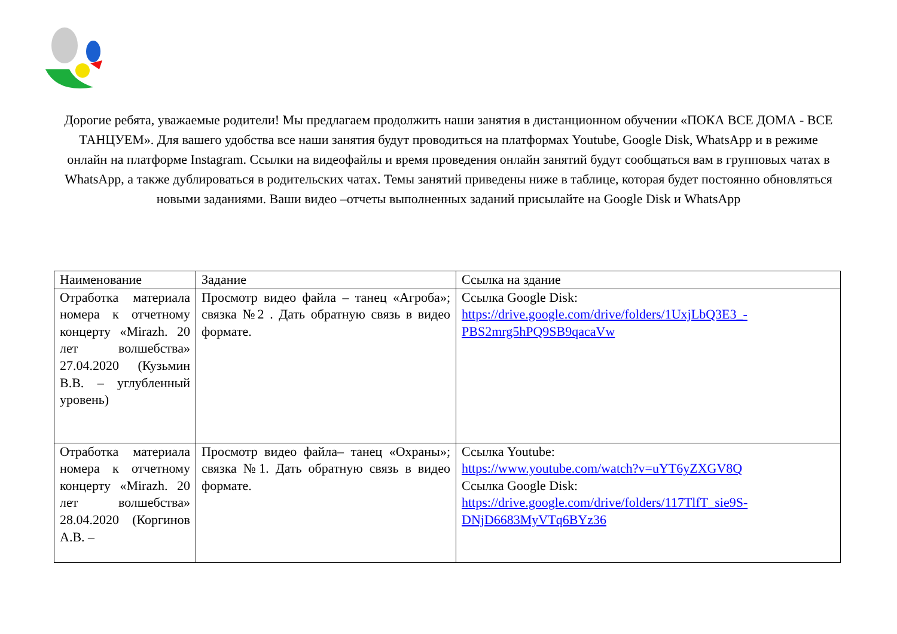Дорогие ребята, уважаемые родители! Мы предлагаем продолжить наши занятия в дистанционном обучении «ПОКА ВСЕ ДОМА - ВСЕ ТАНЦУЕМ». Для вашего удобства все наши занятия будут проводиться на платформах Youtube, Google Disk, WhatsApp и в режиме онлайн на платформе Instagram. Ссылки на видеофайлы и время проведения онлайн занятий будут сообщаться вам в групповых чатах в WhatsApp, а также дублироваться в родительских чатах. Темы занятий приведены ниже в таблице, которая будет постоянно обновляться новыми заданиями. Ваши видео –отчеты выполненных заданий присылайте на Google Disk и WhatsApp
| Наименование | Задание | Ссылка на здание |
| Отработка материала номера к отчетному концерту «Mirazh. 20 лет волшебства» 27.04.2020 (Кузьмин В.В. – углубленный уровень) | Просмотр видео файла – танец «Агроба»; связка №2 . Дать обратную связь в видео формате. | Ссылка Google Disk: https://drive.google.com/drive/folders/1UxjLbQ3E3_-PBS2mrg5hPQ9SB9qacaVw |
| Отработка материала номера к отчетному концерту «Mirazh. 20 лет волшебства» 28.04.2020 (Коргинов А.В. – | Просмотр видео файла– танец «Охраны»; связка №1. Дать обратную связь в видео формате. | Ссылка Youtube: https://www.youtube.com/watch?v=uYT6yZXGV8Q Ссылка Google Disk: https://drive.google.com/drive/folders/117TlfT_sie9S-DNjD6683MyVTq6BYz36 |